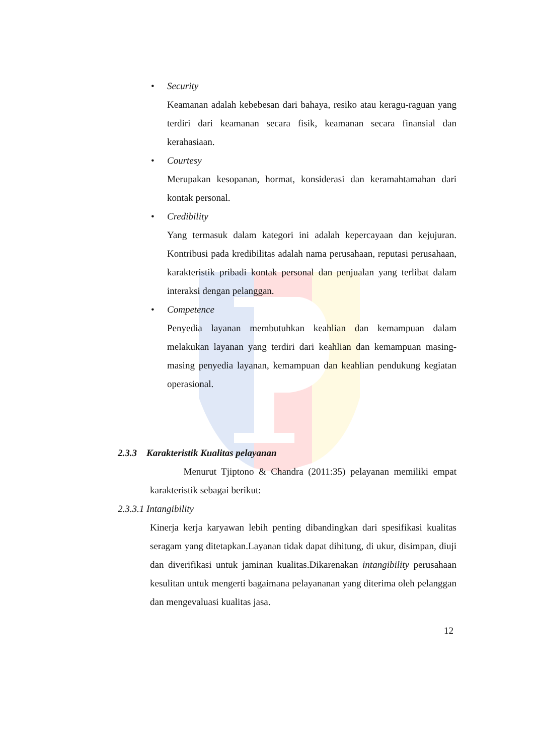• Security
Keamanan adalah kebebesan dari bahaya, resiko atau keragu-raguan yang terdiri dari keamanan secara fisik, keamanan secara finansial dan kerahasiaan.
• Courtesy
Merupakan kesopanan, hormat, konsiderasi dan keramahtamahan dari kontak personal.
• Credibility
Yang termasuk dalam kategori ini adalah kepercayaan dan kejujuran. Kontribusi pada kredibilitas adalah nama perusahaan, reputasi perusahaan, karakteristik pribadi kontak personal dan penjualan yang terlibat dalam interaksi dengan pelanggan.
• Competence
Penyedia layanan membutuhkan keahlian dan kemampuan dalam melakukan layanan yang terdiri dari keahlian dan kemampuan masing-masing penyedia layanan, kemampuan dan keahlian pendukung kegiatan operasional.
2.3.3 Karakteristik Kualitas pelayanan
Menurut Tjiptono & Chandra (2011:35) pelayanan memiliki empat karakteristik sebagai berikut:
2.3.3.1 Intangibility
Kinerja kerja karyawan lebih penting dibandingkan dari spesifikasi kualitas seragam yang ditetapkan.Layanan tidak dapat dihitung, di ukur, disimpan, diuji dan diverifikasi untuk jaminan kualitas.Dikarenakan intangibility perusahaan kesulitan untuk mengerti bagaimana pelayananan yang diterima oleh pelanggan dan mengevaluasi kualitas jasa.
12